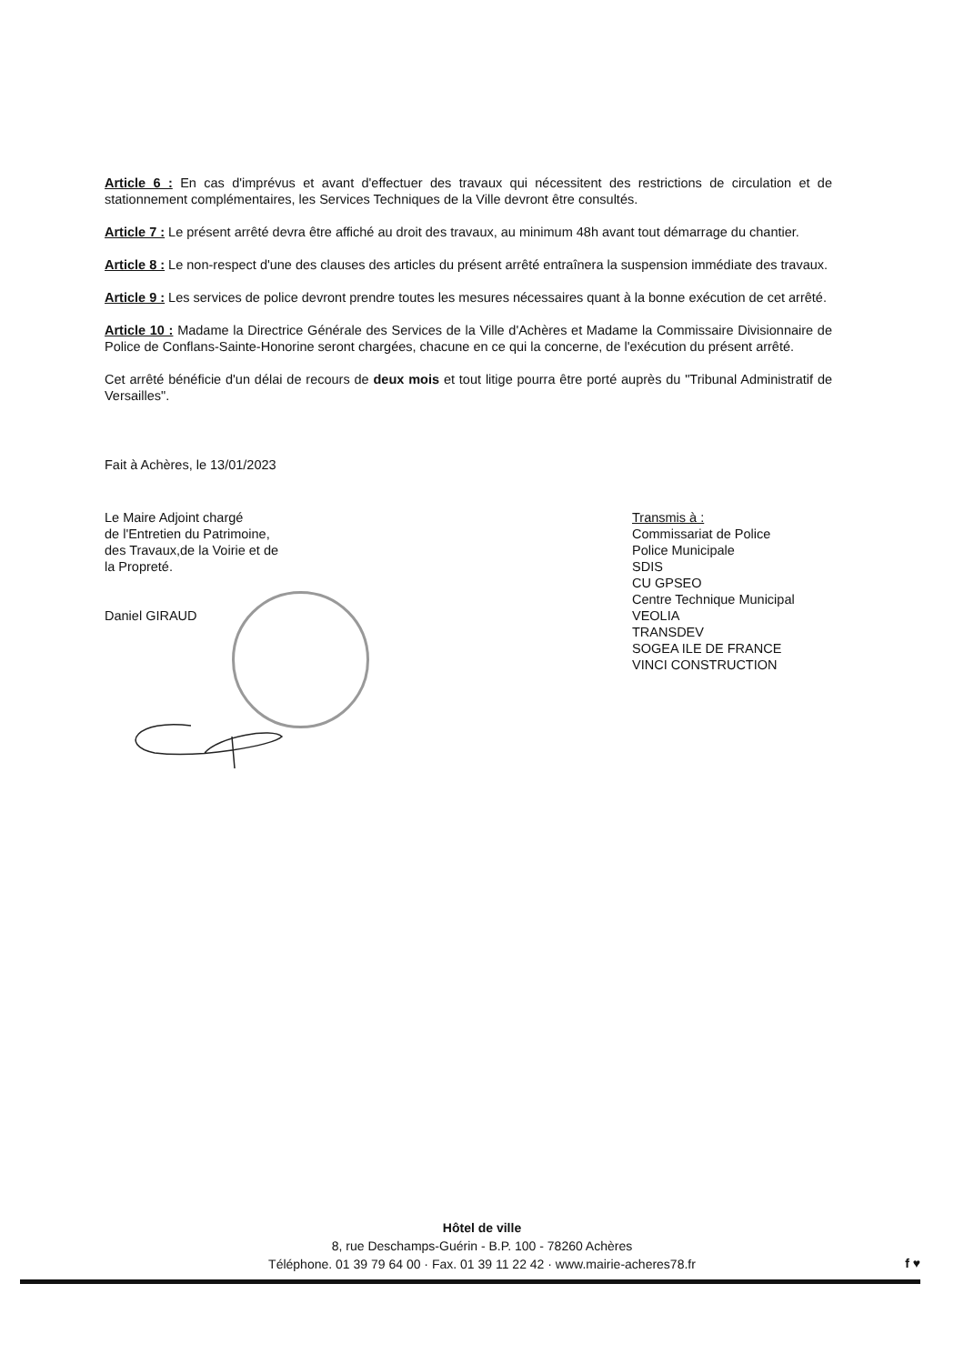Article 6 : En cas d'imprévus et avant d'effectuer des travaux qui nécessitent des restrictions de circulation et de stationnement complémentaires, les Services Techniques de la Ville devront être consultés.
Article 7 : Le présent arrêté devra être affiché au droit des travaux, au minimum 48h avant tout démarrage du chantier.
Article 8 : Le non-respect d'une des clauses des articles du présent arrêté entraînera la suspension immédiate des travaux.
Article 9 : Les services de police devront prendre toutes les mesures nécessaires quant à la bonne exécution de cet arrêté.
Article 10 : Madame la Directrice Générale des Services de la Ville d'Achères et Madame la Commissaire Divisionnaire de Police de Conflans-Sainte-Honorine seront chargées, chacune en ce qui la concerne, de l'exécution du présent arrêté.
Cet arrêté bénéficie d'un délai de recours de deux mois et tout litige pourra être porté auprès du "Tribunal Administratif de Versailles".
Fait à Achères, le 13/01/2023
Le Maire Adjoint chargé
de l'Entretien du Patrimoine,
des Travaux,de la Voirie et de
la Propreté.
Daniel GIRAUD
Transmis à :
Commissariat de Police
Police Municipale
SDIS
CU GPSEO
Centre Technique Municipal
VEOLIA
TRANSDEV
SOGEA ILE DE FRANCE
VINCI CONSTRUCTION
Hôtel de ville
8, rue Deschamps-Guérin - B.P. 100 - 78260 Achères
Téléphone. 01 39 79 64 00 · Fax. 01 39 11 22 42 · www.mairie-acheres78.fr
f ♥